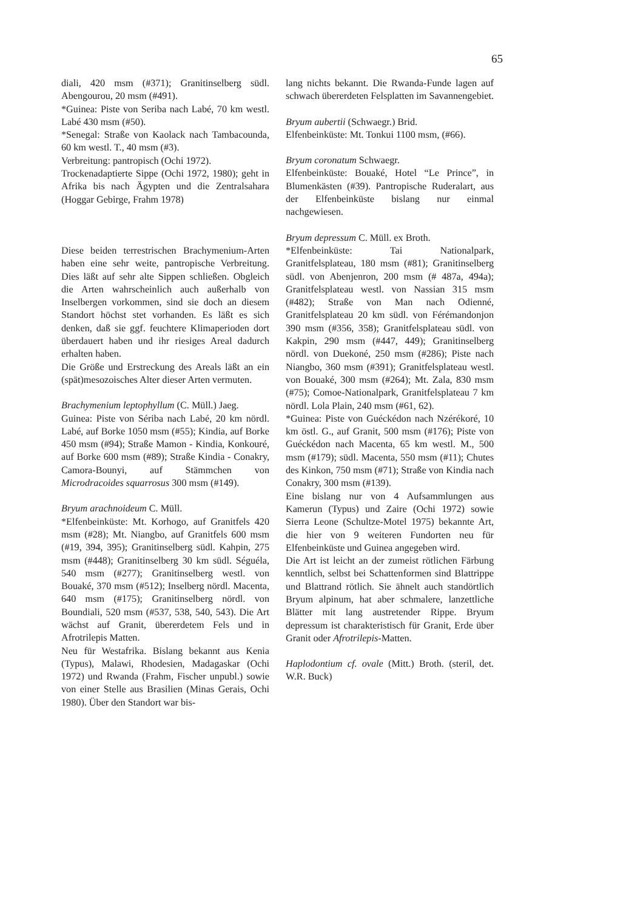65
diali, 420 msm (#371); Granitinselberg südl. Abengourou, 20 msm (#491).
*Guinea: Piste von Seriba nach Labé, 70 km westl. Labé 430 msm (#50).
*Senegal: Straße von Kaolack nach Tambacounda, 60 km westl. T., 40 msm (#3).
Verbreitung: pantropisch (Ochi 1972).
Trockenadaptierte Sippe (Ochi 1972, 1980); geht in Afrika bis nach Ägypten und die Zentralsahara (Hoggar Gebirge, Frahm 1978)
Diese beiden terrestrischen Brachymenium-Arten haben eine sehr weite, pantropische Verbreitung. Dies läßt auf sehr alte Sippen schließen. Obgleich die Arten wahrscheinlich auch außerhalb von Inselbergen vorkommen, sind sie doch an diesem Standort höchst stet vorhanden. Es läßt es sich denken, daß sie ggf. feuchtere Klimaperioden dort überdauert haben und ihr riesiges Areal dadurch erhalten haben.
Die Größe und Erstreckung des Areals läßt an ein (spät)mesozoisches Alter dieser Arten vermuten.
Brachymenium leptophyllum (C. Müll.) Jaeg.
Guinea: Piste von Sériba nach Labé, 20 km nördl. Labé, auf Borke 1050 msm (#55); Kindia, auf Borke 450 msm (#94); Straße Mamon - Kindia, Konkouré, auf Borke 600 msm (#89); Straße Kindia - Conakry, Camora-Bounyi, auf Stämmchen von Microdracoides squarrosus 300 msm (#149).
Bryum arachnoideum C. Müll.
*Elfenbeinküste: Mt. Korhogo, auf Granitfels 420 msm (#28); Mt. Niangbo, auf Granitfels 600 msm (#19, 394, 395); Granitinselberg südl. Kahpin, 275 msm (#448); Granitinselberg 30 km südl. Séguéla, 540 msm (#277); Granitinselberg westl. von Bouaké, 370 msm (#512); Inselberg nördl. Macenta, 640 msm (#175); Granitinselberg nördl. von Boundiali, 520 msm (#537, 538, 540, 543). Die Art wächst auf Granit, übererdetem Fels und in Afrotrilepis Matten.
Neu für Westafrika. Bislang bekannt aus Kenia (Typus), Malawi, Rhodesien, Madagaskar (Ochi 1972) und Rwanda (Frahm, Fischer unpubl.) sowie von einer Stelle aus Brasilien (Minas Gerais, Ochi 1980). Über den Standort war bis-
lang nichts bekannt. Die Rwanda-Funde lagen auf schwach übererdeten Felsplatten im Savannengebiet.
Bryum aubertii (Schwaegr.) Brid.
Elfenbeinküste: Mt. Tonkui 1100 msm, (#66).
Bryum coronatum Schwaegr.
Elfenbeinküste: Bouaké, Hotel “Le Prince”, in Blumenkästen (#39). Pantropische Ruderalart, aus der Elfenbeinküste bislang nur einmal nachgewiesen.
Bryum depressum C. Müll. ex Broth.
*Elfenbeinküste: Tai Nationalpark, Granitfelsplateau, 180 msm (#81); Granitinselberg südl. von Abenjenron, 200 msm (# 487a, 494a); Granitfelsplateau westl. von Nassian 315 msm (#482); Straße von Man nach Odienné, Granitfelsplateau 20 km südl. von Férémandonjon 390 msm (#356, 358); Granitfelsplateau südl. von Kakpin, 290 msm (#447, 449); Granitinselberg nördl. von Duekoné, 250 msm (#286); Piste nach Niangbo, 360 msm (#391); Granitfelsplateau westl. von Bouaké, 300 msm (#264); Mt. Zala, 830 msm (#75); Comoe-Nationalpark, Granitfelsplateau 7 km nördl. Lola Plain, 240 msm (#61, 62).
*Guinea: Piste von Guéckédon nach Nzérékoré, 10 km östl. G., auf Granit, 500 msm (#176); Piste von Guéckédon nach Macenta, 65 km westl. M., 500 msm (#179); südl. Macenta, 550 msm (#11); Chutes des Kinkon, 750 msm (#71); Straße von Kindia nach Conakry, 300 msm (#139).
Eine bislang nur von 4 Aufsammlungen aus Kamerun (Typus) und Zaire (Ochi 1972) sowie Sierra Leone (Schultze-Motel 1975) bekannte Art, die hier von 9 weiteren Fundorten neu für Elfenbeinküste und Guinea angegeben wird.
Die Art ist leicht an der zumeist rötlichen Färbung kenntlich, selbst bei Schattenformen sind Blattrippe und Blattrand rötlich. Sie ähnelt auch standörtlich Bryum alpinum, hat aber schmalere, lanzettliche Blätter mit lang austretender Rippe. Bryum depressum ist charakteristisch für Granit, Erde über Granit oder Afrotrilepis-Matten.
Haplodontium cf. ovale (Mitt.) Broth. (steril, det. W.R. Buck)